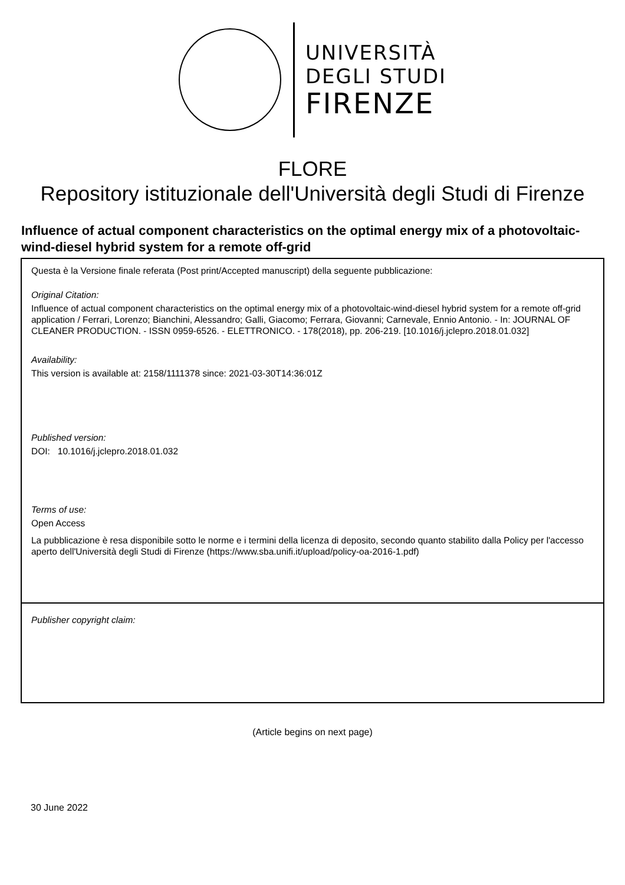UNIVERSITÀ
DEGLI STUDI
FIRENZE
FLORE
Repository istituzionale dell'Università degli Studi di Firenze
Influence of actual component characteristics on the optimal energy mix of a photovoltaic-wind-diesel hybrid system for a remote off-grid
Questa è la Versione finale referata (Post print/Accepted manuscript) della seguente pubblicazione:
Original Citation:
Influence of actual component characteristics on the optimal energy mix of a photovoltaic-wind-diesel hybrid system for a remote off-grid application / Ferrari, Lorenzo; Bianchini, Alessandro; Galli, Giacomo; Ferrara, Giovanni; Carnevale, Ennio Antonio. - In: JOURNAL OF CLEANER PRODUCTION. - ISSN 0959-6526. - ELETTRONICO. - 178(2018), pp. 206-219. [10.1016/j.jclepro.2018.01.032]
Availability:
This version is available at: 2158/1111378 since: 2021-03-30T14:36:01Z
Published version:
DOI: 10.1016/j.jclepro.2018.01.032
Terms of use:
Open Access
La pubblicazione è resa disponibile sotto le norme e i termini della licenza di deposito, secondo quanto stabilito dalla Policy per l'accesso aperto dell'Università degli Studi di Firenze (https://www.sba.unifi.it/upload/policy-oa-2016-1.pdf)
Publisher copyright claim:
(Article begins on next page)
30 June 2022